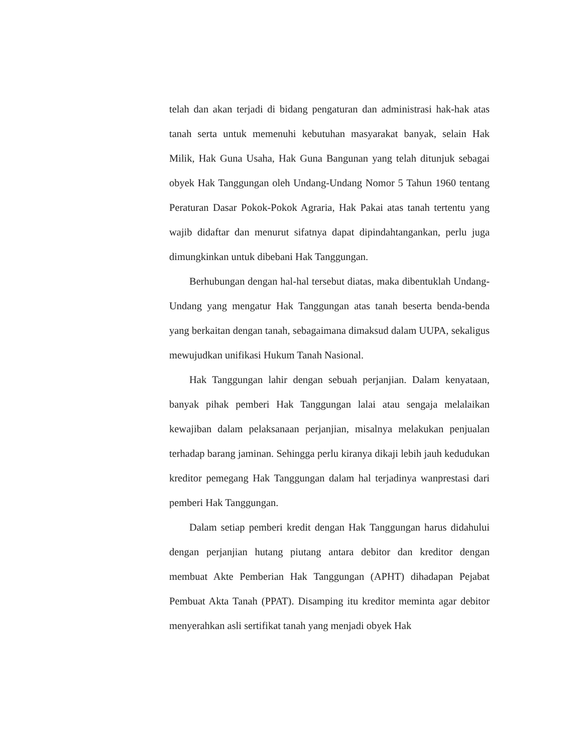telah dan akan terjadi di bidang pengaturan dan administrasi hak-hak atas tanah serta untuk memenuhi kebutuhan masyarakat banyak, selain Hak Milik, Hak Guna Usaha, Hak Guna Bangunan yang telah ditunjuk sebagai obyek Hak Tanggungan oleh Undang-Undang Nomor 5 Tahun 1960 tentang Peraturan Dasar Pokok-Pokok Agraria, Hak Pakai atas tanah tertentu yang wajib didaftar dan menurut sifatnya dapat dipindahtangankan, perlu juga dimungkinkan untuk dibebani Hak Tanggungan.
Berhubungan dengan hal-hal tersebut diatas, maka dibentuklah Undang-Undang yang mengatur Hak Tanggungan atas tanah beserta benda-benda yang berkaitan dengan tanah, sebagaimana dimaksud dalam UUPA, sekaligus mewujudkan unifikasi Hukum Tanah Nasional.
Hak Tanggungan lahir dengan sebuah perjanjian. Dalam kenyataan, banyak pihak pemberi Hak Tanggungan lalai atau sengaja melalaikan kewajiban dalam pelaksanaan perjanjian, misalnya melakukan penjualan terhadap barang jaminan. Sehingga perlu kiranya dikaji lebih jauh kedudukan kreditor pemegang Hak Tanggungan dalam hal terjadinya wanprestasi dari pemberi Hak Tanggungan.
Dalam setiap pemberi kredit dengan Hak Tanggungan harus didahului dengan perjanjian hutang piutang antara debitor dan kreditor dengan membuat Akte Pemberian Hak Tanggungan (APHT) dihadapan Pejabat Pembuat Akta Tanah (PPAT). Disamping itu kreditor meminta agar debitor menyerahkan asli sertifikat tanah yang menjadi obyek Hak